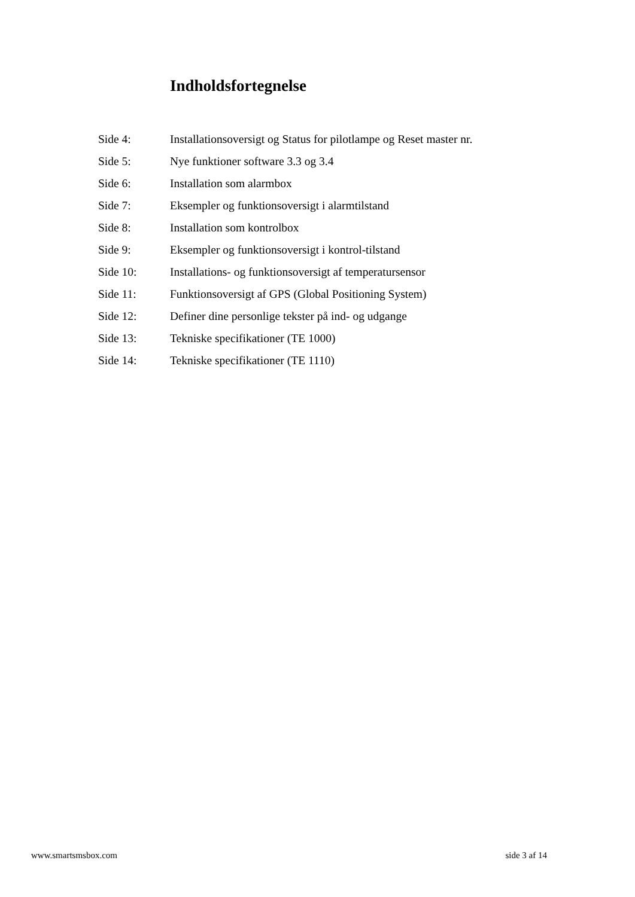Indholdsfortegnelse
| Side 4: | Installationsoversigt og Status for pilotlampe og Reset master nr. |
| Side 5: | Nye funktioner software 3.3 og 3.4 |
| Side 6: | Installation som alarmbox |
| Side 7: | Eksempler og funktionsoversigt i alarmtilstand |
| Side 8: | Installation som kontrolbox |
| Side 9: | Eksempler og funktionsoversigt i kontrol-tilstand |
| Side 10: | Installations- og funktionsoversigt af temperatursensor |
| Side 11: | Funktionsoversigt af GPS (Global Positioning System) |
| Side 12: | Definer dine personlige tekster på ind- og udgange |
| Side 13: | Tekniske specifikationer (TE 1000) |
| Side 14: | Tekniske specifikationer (TE 1110) |
www.smartsmsbox.com side 3 af 14